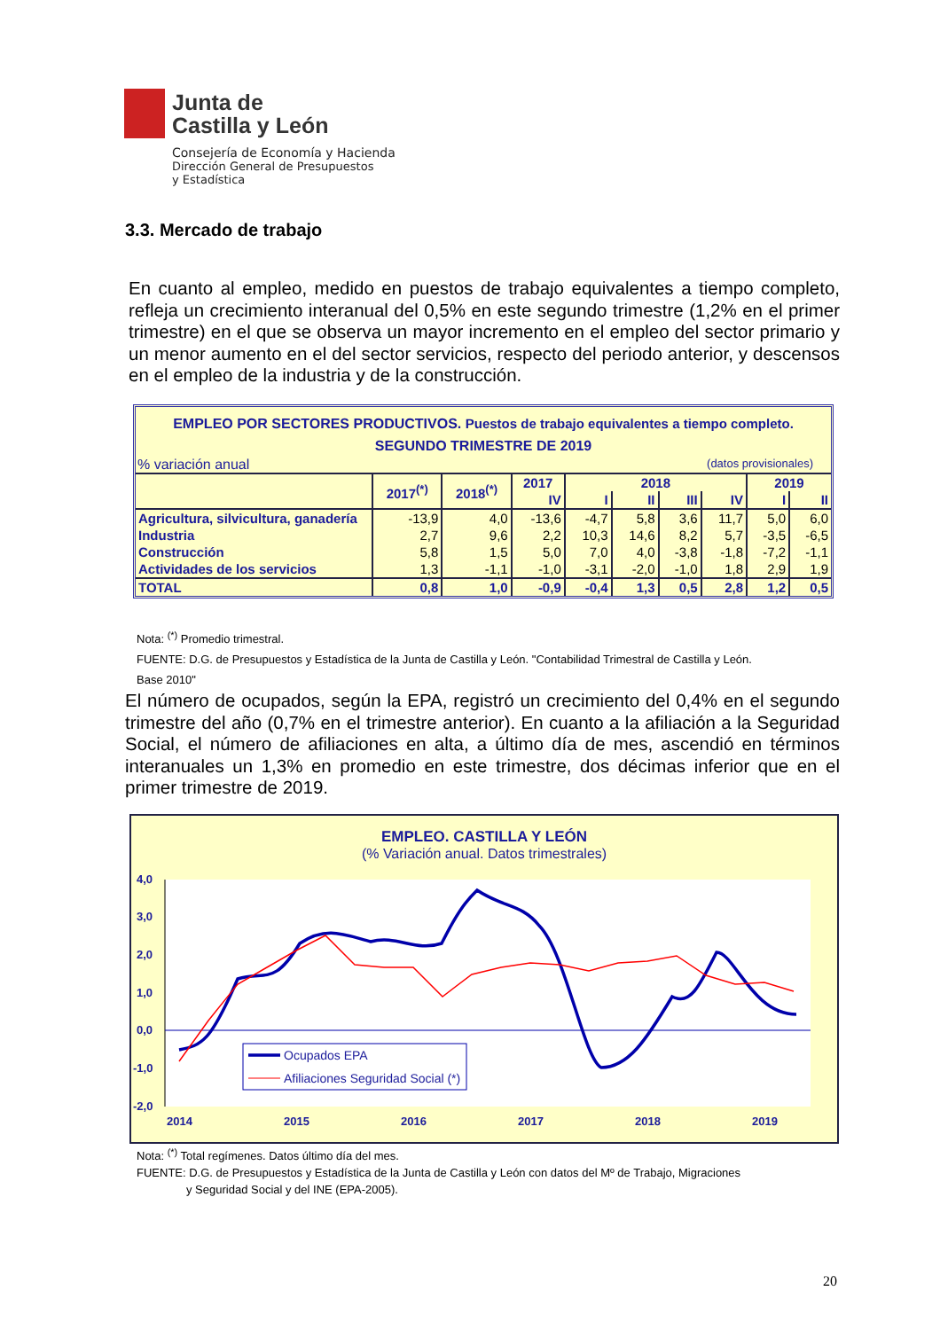Junta de
Castilla y León
Consejería de Economía y Hacienda
Dirección General de Presupuestos
y Estadística
3.3. Mercado de trabajo
En cuanto al empleo, medido en puestos de trabajo equivalentes a tiempo completo, refleja un crecimiento interanual del 0,5% en este segundo trimestre (1,2% en el primer trimestre) en el que se observa un mayor incremento en el empleo del sector primario y un menor aumento en el del sector servicios, respecto del periodo anterior, y descensos en el empleo de la industria y de la construcción.
EMPLEO POR SECTORES PRODUCTIVOS. Puestos de trabajo equivalentes a tiempo completo.
SEGUNDO TRIMESTRE DE 2019
% variación anual (datos provisionales)
| | 2017<sup>(*)</sup> | 2018<sup>(*)</sup> | 2017 | 2018 | | | | 2019 | |
| --- | --- | --- | --- | --- | --- | --- | --- | --- | --- |
| | | | IV | I | II | III | IV | I | II |
| Agricultura, silvicultura, ganadería | -13,9 | 4,0 | -13,6 | -4,7 | 5,8 | 3,6 | 11,7 | 5,0 | 6,0 |
| Industria | 2,7 | 9,6 | 2,2 | 10,3 | 14,6 | 8,2 | 5,7 | -3,5 | -6,5 |
| Construcción | 5,8 | 1,5 | 5,0 | 7,0 | 4,0 | -3,8 | -1,8 | -7,2 | -1,1 |
| Actividades de los servicios | 1,3 | -1,1 | -1,0 | -3,1 | -2,0 | -1,0 | 1,8 | 2,9 | 1,9 |
| TOTAL | 0,8 | 1,0 | -0,9 | -0,4 | 1,3 | 0,5 | 2,8 | 1,2 | 0,5 |
Nota: <sup>(*)</sup> Promedio trimestral.
FUENTE: D.G. de Presupuestos y Estadística de la Junta de Castilla y León. "Contabilidad Trimestral de Castilla y León.
Base 2010"
El número de ocupados, según la EPA, registró un crecimiento del 0,4% en el segundo trimestre del año (0,7% en el trimestre anterior). En cuanto a la afiliación a la Seguridad Social, el número de afiliaciones en alta, a último día de mes, ascendió en términos interanuales un 1,3% en promedio en este trimestre, dos décimas inferior que en el primer trimestre de 2019.
EMPLEO. CASTILLA Y LEÓN
(% Variación anual. Datos trimestrales)
4,0
3,0
2,0
1,0
0,0
-1,0
-2,0
2014
2015
2016
2017
2018
2019
Ocupados EPA
Afiliaciones Seguridad Social (*)
Nota: <sup>(*)</sup> Total regímenes. Datos último día del mes.
FUENTE: D.G. de Presupuestos y Estadística de la Junta de Castilla y León con datos del Mº de Trabajo, Migraciones
y Seguridad Social y del INE (EPA-2005).
20